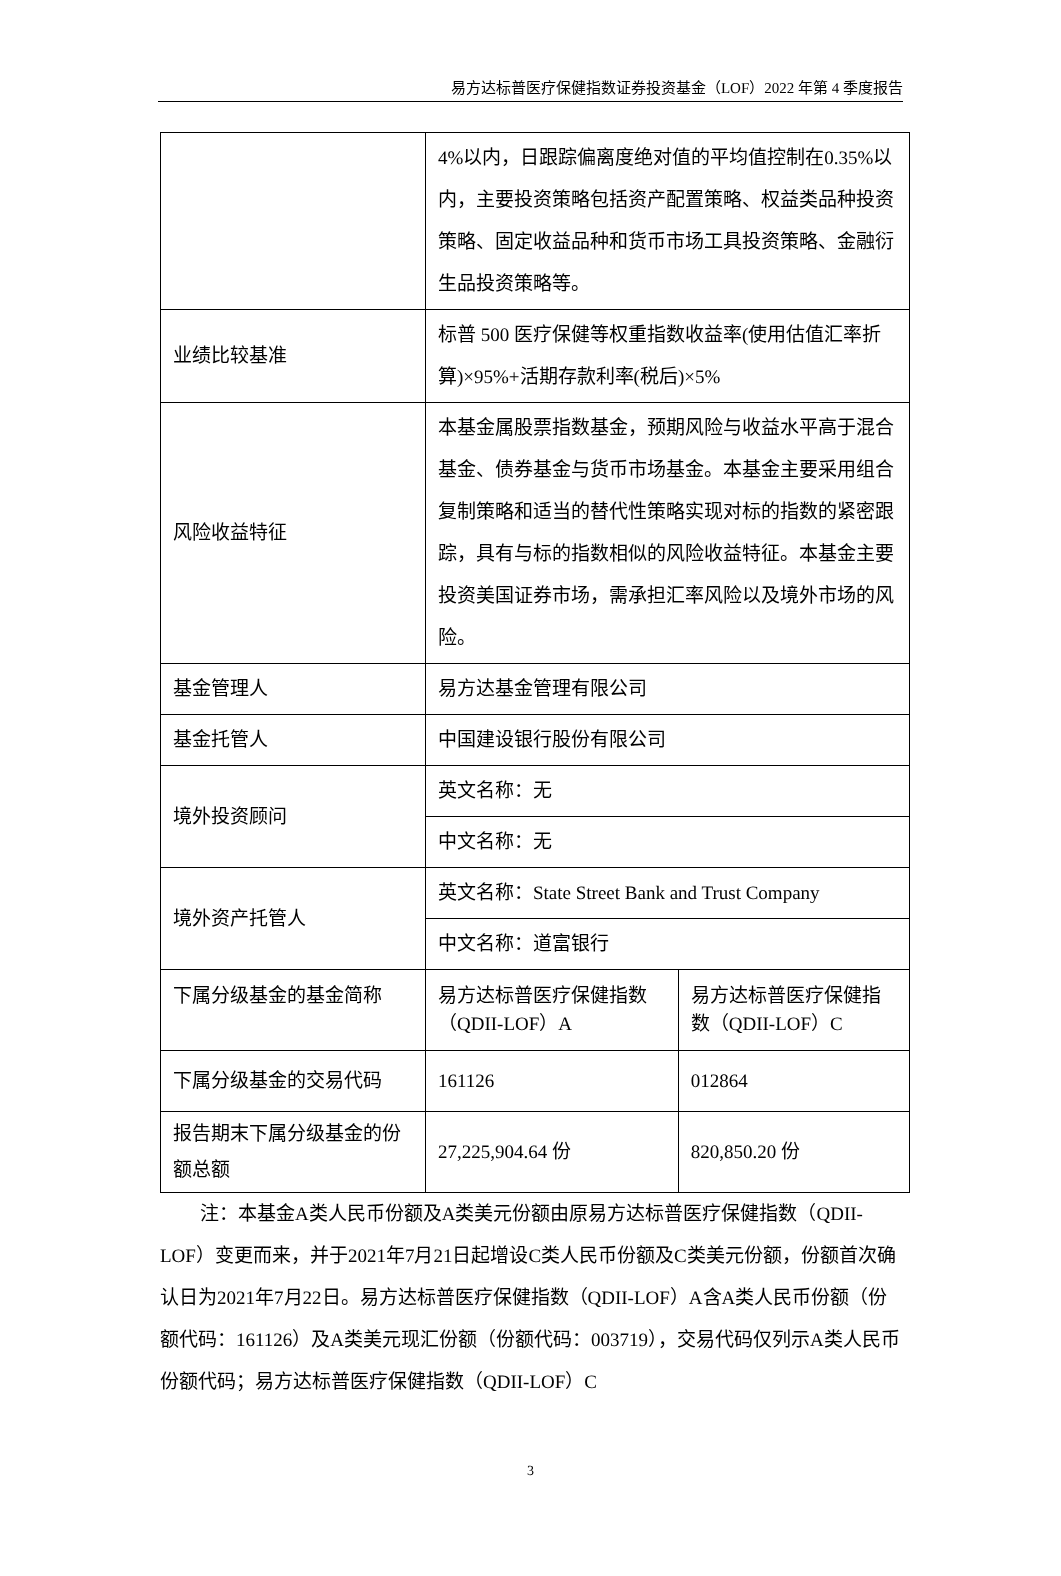易方达标普医疗保健指数证券投资基金（LOF）2022 年第 4 季度报告
| | 4%以内，日跟踪偏离度绝对值的平均值控制在0.35%以内，主要投资策略包括资产配置策略、权益类品种投资策略、固定收益品种和货币市场工具投资策略、金融衍生品投资策略等。 | |
| 业绩比较基准 | 标普 500 医疗保健等权重指数收益率(使用估值汇率折算)×95%+活期存款利率(税后)×5% | |
| 风险收益特征 | 本基金属股票指数基金，预期风险与收益水平高于混合基金、债券基金与货币市场基金。本基金主要采用组合复制策略和适当的替代性策略实现对标的指数的紧密跟踪，具有与标的指数相似的风险收益特征。本基金主要投资美国证券市场，需承担汇率风险以及境外市场的风险。 | |
| 基金管理人 | 易方达基金管理有限公司 | |
| 基金托管人 | 中国建设银行股份有限公司 | |
| 境外投资顾问 | 英文名称：无 | |
| | 中文名称：无 | |
| 境外资产托管人 | 英文名称：State Street Bank and Trust Company | |
| | 中文名称：道富银行 | |
| 下属分级基金的基金简称 | 易方达标普医疗保健指数（QDII-LOF）A | 易方达标普医疗保健指数（QDII-LOF）C |
| 下属分级基金的交易代码 | 161126 | 012864 |
| 报告期末下属分级基金的份额总额 | 27,225,904.64 份 | 820,850.20 份 |
注：本基金A类人民币份额及A类美元份额由原易方达标普医疗保健指数（QDII-LOF）变更而来，并于2021年7月21日起增设C类人民币份额及C类美元份额，份额首次确认日为2021年7月22日。易方达标普医疗保健指数（QDII-LOF）A含A类人民币份额（份额代码：161126）及A类美元现汇份额（份额代码：003719），交易代码仅列示A类人民币份额代码；易方达标普医疗保健指数（QDII-LOF）C
3